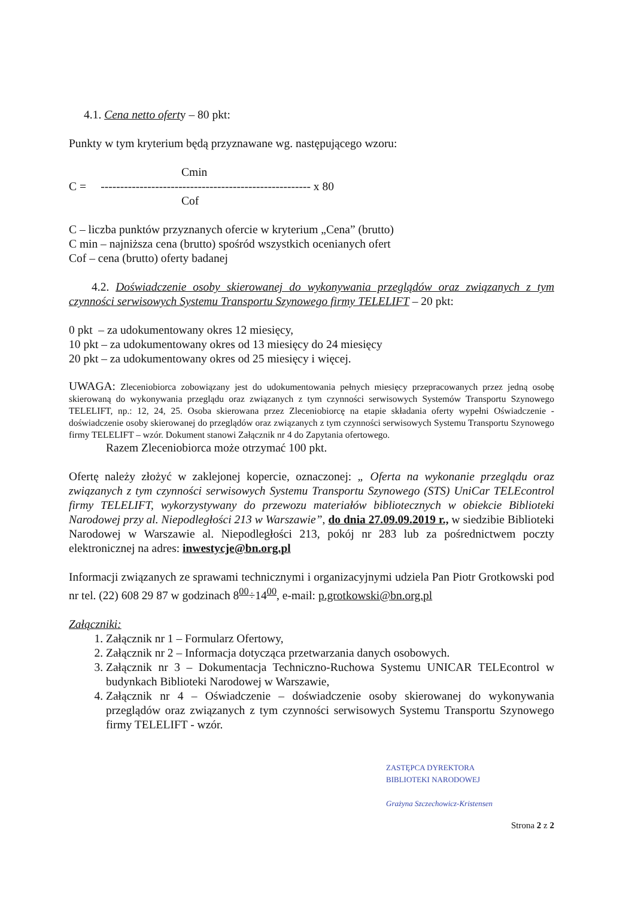4.1. Cena netto oferty – 80 pkt:
Punkty w tym kryterium będą przyznawane wg. następującego wzoru:
Cmin
C = ------------------------------------------------------ x 80
Cof
C – liczba punktów przyznanych ofercie w kryterium „Cena” (brutto)
C min – najniższa cena (brutto) spośród wszystkich ocenianych ofert
Cof – cena (brutto) oferty badanej
4.2. Doświadczenie osoby skierowanej do wykonywania przeglądów oraz związanych z tym czynności serwisowych Systemu Transportu Szynowego firmy TELELIFT – 20 pkt:
0 pkt – za udokumentowany okres 12 miesięcy,
10 pkt – za udokumentowany okres od 13 miesięcy do 24 miesięcy
20 pkt – za udokumentowany okres od 25 miesięcy i więcej.
UWAGA: Zleceniobiorca zobowiązany jest do udokumentowania pełnych miesięcy przepracowanych przez jedną osobę skierowaną do wykonywania przeglądu oraz związanych z tym czynności serwisowych Systemów Transportu Szynowego TELELIFT, np.: 12, 24, 25. Osoba skierowana przez Zleceniobiorcę na etapie składania oferty wypełni Oświadczenie - doświadczenie osoby skierowanej do przeglądów oraz związanych z tym czynności serwisowych Systemu Transportu Szynowego firmy TELELIFT – wzór. Dokument stanowi Załącznik nr 4 do Zapytania ofertowego.
Razem Zleceniobiorca może otrzymać 100 pkt.
Ofertę należy złożyć w zaklejonej kopercie, oznaczonej: „ Oferta na wykonanie przeglądu oraz związanych z tym czynności serwisowych Systemu Transportu Szynowego (STS) UniCar TELEcontrol firmy TELELIFT, wykorzystywany do przewozu materiałów bibliotecznych w obiekcie Biblioteki Narodowej przy al. Niepodległości 213 w Warszawie”, do dnia 27.09.09.2019 r., w siedzibie Biblioteki Narodowej w Warszawie al. Niepodległości 213, pokój nr 283 lub za pośrednictwem poczty elektronicznej na adres: inwestycje@bn.org.pl
Informacji związanych ze sprawami technicznymi i organizacyjnymi udziela Pan Piotr Grotkowski pod nr tel. (22) 608 29 87 w godzinach 8<sup>00</sup>÷14<sup>00</sup>, e-mail: p.grotkowski@bn.org.pl
Załączniki:
1. Załącznik nr 1 – Formularz Ofertowy,
2. Załącznik nr 2 – Informacja dotycząca przetwarzania danych osobowych.
3. Załącznik nr 3 – Dokumentacja Techniczno-Ruchowa Systemu UNICAR TELEcontrol w budynkach Biblioteki Narodowej w Warszawie,
4. Załącznik nr 4 – Oświadczenie – doświadczenie osoby skierowanej do wykonywania przeglądów oraz związanych z tym czynności serwisowych Systemu Transportu Szynowego firmy TELELIFT - wzór.
ZASTĘPCA DYREKTORA
BIBLIOTEKI NARODOWEJ
Grażyna Szczechowicz-Kristensen
Strona 2 z 2